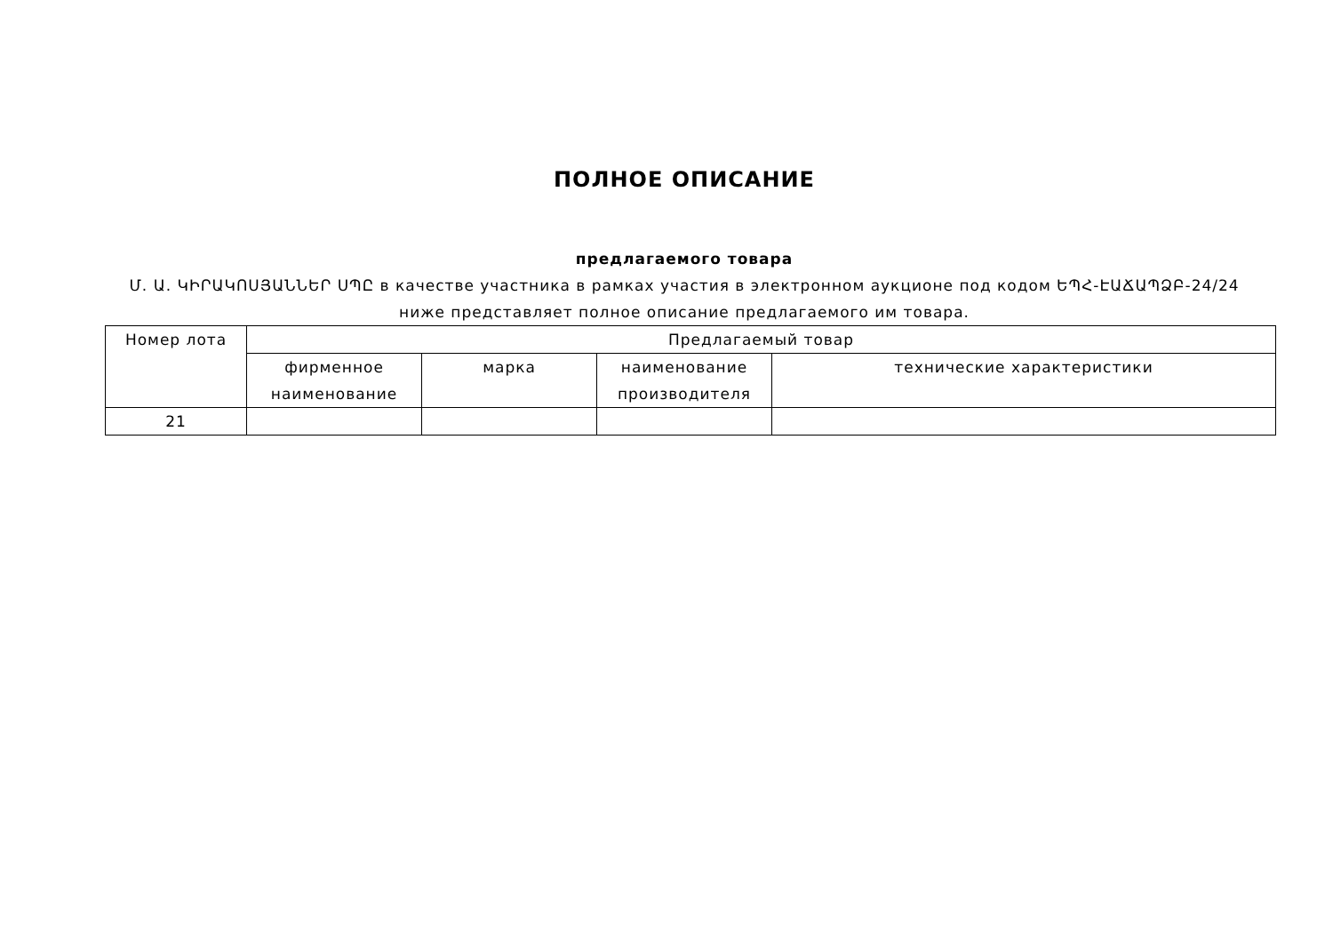ПОЛНОЕ ОПИСАНИЕ
предлагаемого товара
Մ. Ա. ԿԻՐԱԿՈՍՅԱՆՆԵՐ ՍՊԸ в качестве участника в рамках участия в электронном аукционе под кодом ԵՊՀ-ԷԱՃԱՊՁԲ-24/24 ниже представляет полное описание предлагаемого им товара.
| Номер лота | Предлагаемый товар | | | |
| --- | --- | --- | --- | --- |
| | фирменное наименование | марка | наименование производителя | технические характеристики |
| 21 | | | | |